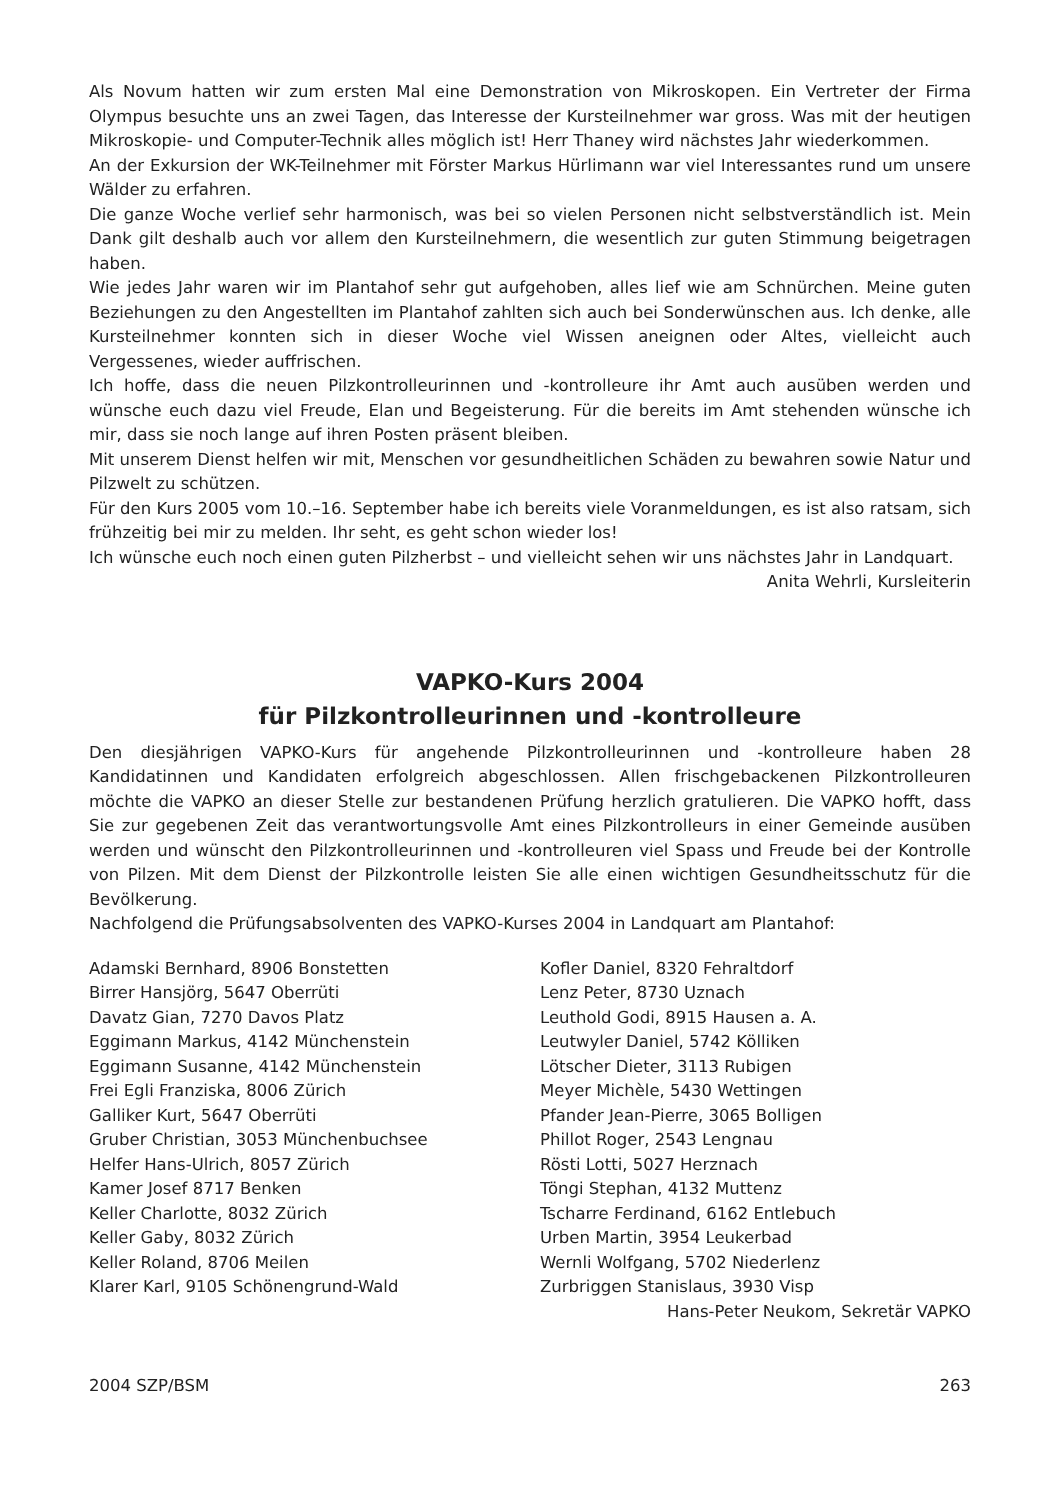Als Novum hatten wir zum ersten Mal eine Demonstration von Mikroskopen. Ein Vertreter der Firma Olympus besuchte uns an zwei Tagen, das Interesse der Kursteilnehmer war gross. Was mit der heutigen Mikroskopie- und Computer-Technik alles möglich ist! Herr Thaney wird nächstes Jahr wiederkommen.
An der Exkursion der WK-Teilnehmer mit Förster Markus Hürlimann war viel Interessantes rund um unsere Wälder zu erfahren.
Die ganze Woche verlief sehr harmonisch, was bei so vielen Personen nicht selbstverständlich ist. Mein Dank gilt deshalb auch vor allem den Kursteilnehmern, die wesentlich zur guten Stimmung beigetragen haben.
Wie jedes Jahr waren wir im Plantahof sehr gut aufgehoben, alles lief wie am Schnürchen. Meine guten Beziehungen zu den Angestellten im Plantahof zahlten sich auch bei Sonderwünschen aus. Ich denke, alle Kursteilnehmer konnten sich in dieser Woche viel Wissen aneignen oder Altes, vielleicht auch Vergessenes, wieder auffrischen.
Ich hoffe, dass die neuen Pilzkontrolleurinnen und -kontrolleure ihr Amt auch ausüben werden und wünsche euch dazu viel Freude, Elan und Begeisterung. Für die bereits im Amt stehenden wünsche ich mir, dass sie noch lange auf ihren Posten präsent bleiben.
Mit unserem Dienst helfen wir mit, Menschen vor gesundheitlichen Schäden zu bewahren sowie Natur und Pilzwelt zu schützen.
Für den Kurs 2005 vom 10.–16. September habe ich bereits viele Voranmeldungen, es ist also ratsam, sich frühzeitig bei mir zu melden. Ihr seht, es geht schon wieder los!
Ich wünsche euch noch einen guten Pilzherbst – und vielleicht sehen wir uns nächstes Jahr in Landquart.
Anita Wehrli, Kursleiterin
VAPKO-Kurs 2004
für Pilzkontrolleurinnen und -kontrolleure
Den diesjährigen VAPKO-Kurs für angehende Pilzkontrolleurinnen und -kontrolleure haben 28 Kandidatinnen und Kandidaten erfolgreich abgeschlossen. Allen frischgebackenen Pilzkontrolleuren möchte die VAPKO an dieser Stelle zur bestandenen Prüfung herzlich gratulieren. Die VAPKO hofft, dass Sie zur gegebenen Zeit das verantwortungsvolle Amt eines Pilzkontrolleurs in einer Gemeinde ausüben werden und wünscht den Pilzkontrolleurinnen und -kontrolleuren viel Spass und Freude bei der Kontrolle von Pilzen. Mit dem Dienst der Pilzkontrolle leisten Sie alle einen wichtigen Gesundheitsschutz für die Bevölkerung.
Nachfolgend die Prüfungsabsolventen des VAPKO-Kurses 2004 in Landquart am Plantahof:
Adamski Bernhard, 8906 Bonstetten
Birrer Hansjörg, 5647 Oberrüti
Davatz Gian, 7270 Davos Platz
Eggimann Markus, 4142 Münchenstein
Eggimann Susanne, 4142 Münchenstein
Frei Egli Franziska, 8006 Zürich
Galliker Kurt, 5647 Oberrüti
Gruber Christian, 3053 Münchenbuchsee
Helfer Hans-Ulrich, 8057 Zürich
Kamer Josef 8717 Benken
Keller Charlotte, 8032 Zürich
Keller Gaby, 8032 Zürich
Keller Roland, 8706 Meilen
Klarer Karl, 9105 Schönengrund-Wald
Kofler Daniel, 8320 Fehraltdorf
Lenz Peter, 8730 Uznach
Leuthold Godi, 8915 Hausen a. A.
Leutwyler Daniel, 5742 Kölliken
Lötscher Dieter, 3113 Rubigen
Meyer Michèle, 5430 Wettingen
Pfander Jean-Pierre, 3065 Bolligen
Phillot Roger, 2543 Lengnau
Rösti Lotti, 5027 Herznach
Töngi Stephan, 4132 Muttenz
Tscharre Ferdinand, 6162 Entlebuch
Urben Martin, 3954 Leukerbad
Wernli Wolfgang, 5702 Niederlenz
Zurbriggen Stanislaus, 3930 Visp
Hans-Peter Neukom, Sekretär VAPKO
2004 SZP/BSM 263